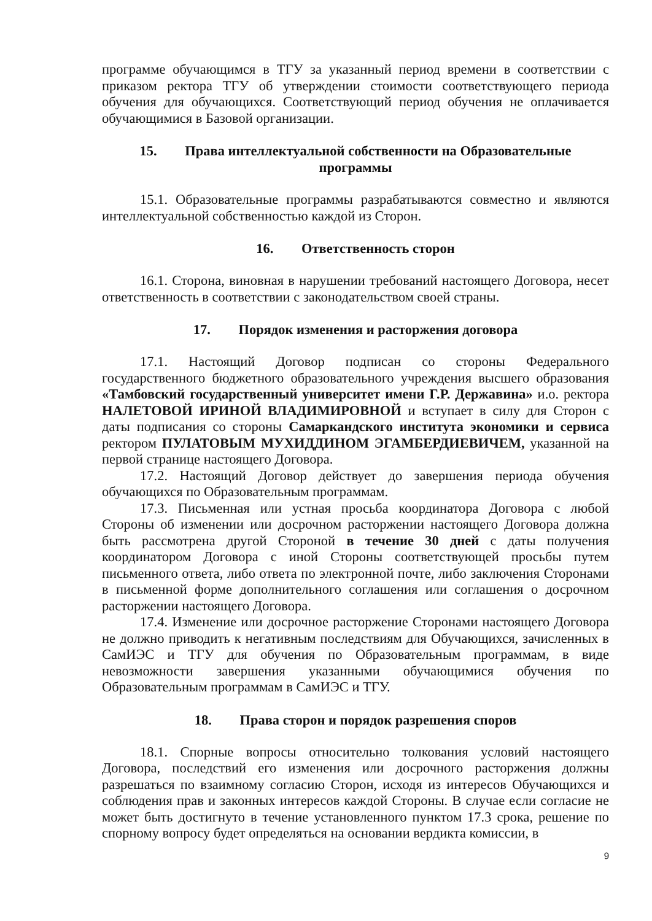программе обучающимся в ТГУ за указанный период времени в соответствии с приказом ректора ТГУ об утверждении стоимости соответствующего периода обучения для обучающихся. Соответствующий период обучения не оплачивается обучающимися в Базовой организации.
15. Права интеллектуальной собственности на Образовательные программы
15.1. Образовательные программы разрабатываются совместно и являются интеллектуальной собственностью каждой из Сторон.
16. Ответственность сторон
16.1. Сторона, виновная в нарушении требований настоящего Договора, несет ответственность в соответствии с законодательством своей страны.
17. Порядок изменения и расторжения договора
17.1. Настоящий Договор подписан со стороны Федерального государственного бюджетного образовательного учреждения высшего образования «Тамбовский государственный университет имени Г.Р. Державина» и.о. ректора НАЛЕТОВОЙ ИРИНОЙ ВЛАДИМИРОВНОЙ и вступает в силу для Сторон с даты подписания со стороны Самаркандского института экономики и сервиса ректором ПУЛАТОВЫМ МУХИДДИНОМ ЭГАМБЕРДИЕВИЧЕМ, указанной на первой странице настоящего Договора.
17.2. Настоящий Договор действует до завершения периода обучения обучающихся по Образовательным программам.
17.3. Письменная или устная просьба координатора Договора с любой Стороны об изменении или досрочном расторжении настоящего Договора должна быть рассмотрена другой Стороной в течение 30 дней с даты получения координатором Договора с иной Стороны соответствующей просьбы путем письменного ответа, либо ответа по электронной почте, либо заключения Сторонами в письменной форме дополнительного соглашения или соглашения о досрочном расторжении настоящего Договора.
17.4. Изменение или досрочное расторжение Сторонами настоящего Договора не должно приводить к негативным последствиям для Обучающихся, зачисленных в СамИЭС и ТГУ для обучения по Образовательным программам, в виде невозможности завершения указанными обучающимися обучения по Образовательным программам в СамИЭС и ТГУ.
18. Права сторон и порядок разрешения споров
18.1. Спорные вопросы относительно толкования условий настоящего Договора, последствий его изменения или досрочного расторжения должны разрешаться по взаимному согласию Сторон, исходя из интересов Обучающихся и соблюдения прав и законных интересов каждой Стороны. В случае если согласие не может быть достигнуто в течение установленного пунктом 17.3 срока, решение по спорному вопросу будет определяться на основании вердикта комиссии, в
9